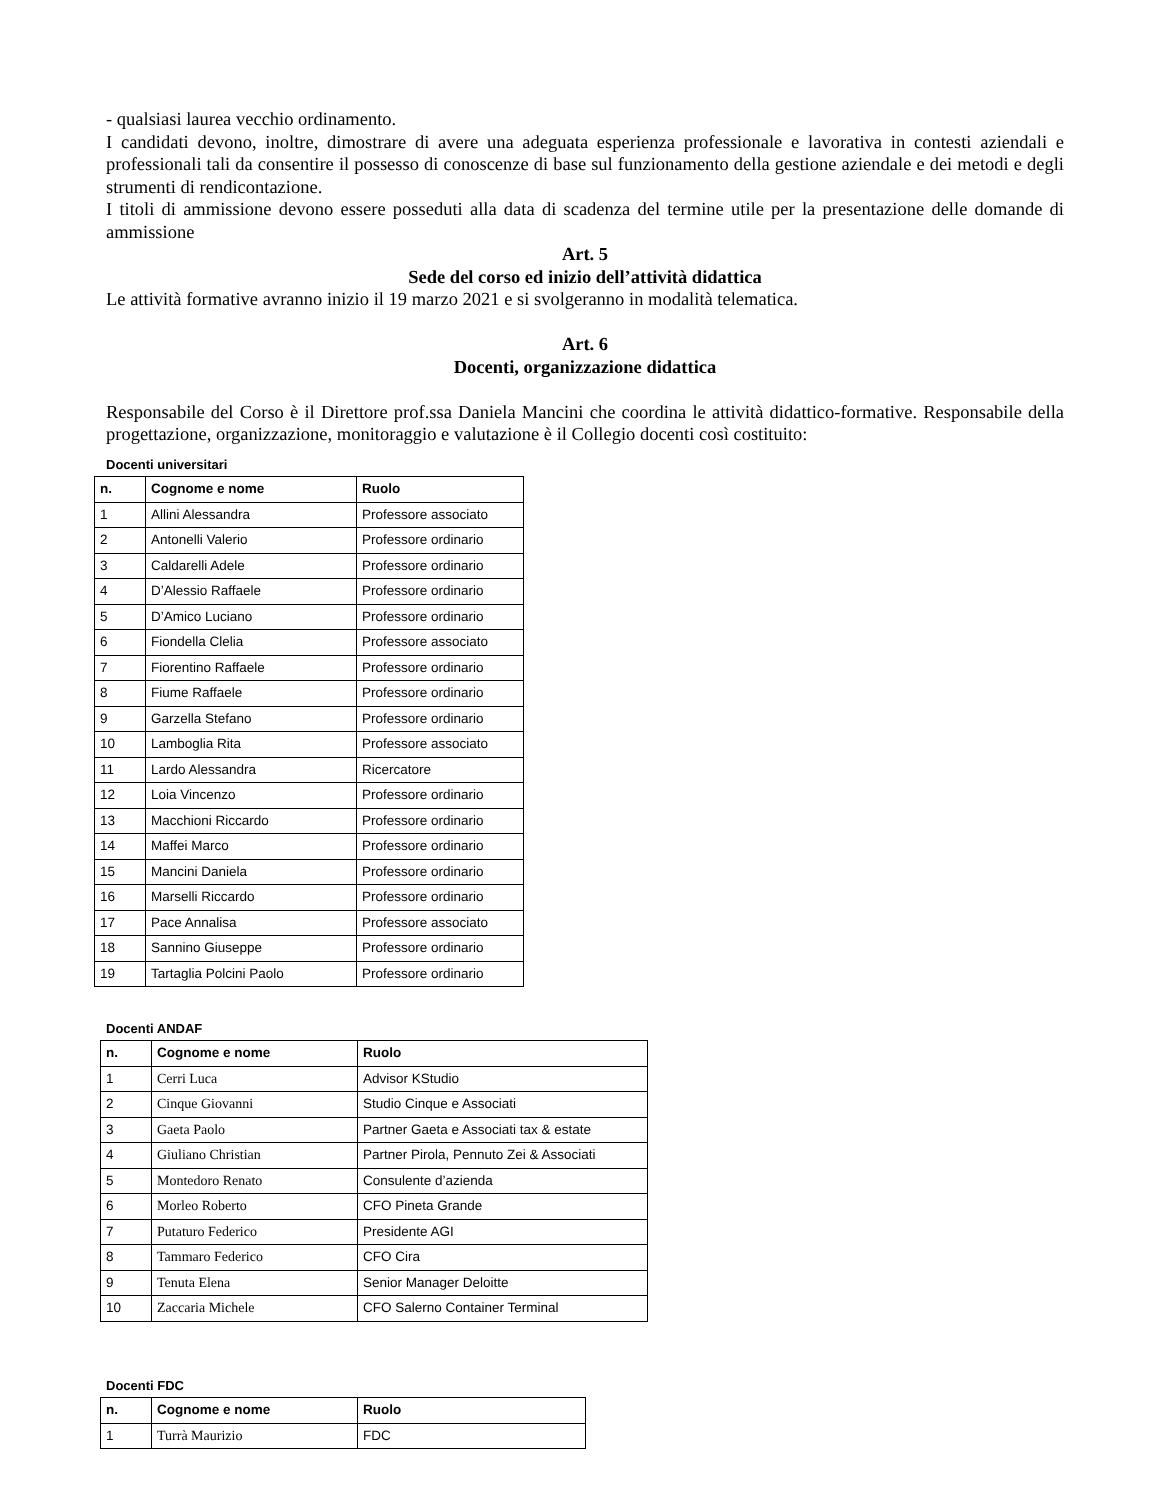- qualsiasi laurea vecchio ordinamento.
I candidati devono, inoltre, dimostrare di avere una adeguata esperienza professionale e lavorativa in contesti aziendali e professionali tali da consentire il possesso di conoscenze di base sul funzionamento della gestione aziendale e dei metodi e degli strumenti di rendicontazione.
I titoli di ammissione devono essere posseduti alla data di scadenza del termine utile per la presentazione delle domande di ammissione
Art. 5
Sede del corso ed inizio dell’attività didattica
Le attività formative avranno inizio il 19 marzo 2021 e si svolgeranno in modalità telematica.
Art. 6
Docenti, organizzazione didattica
Responsabile del Corso è il Direttore prof.ssa Daniela Mancini che coordina le attività didattico-formative. Responsabile della progettazione, organizzazione, monitoraggio e valutazione è il Collegio docenti così costituito:
Docenti universitari
| n. | Cognome e nome | Ruolo |
| --- | --- | --- |
| 1 | Allini Alessandra | Professore associato |
| 2 | Antonelli Valerio | Professore ordinario |
| 3 | Caldarelli Adele | Professore ordinario |
| 4 | D’Alessio Raffaele | Professore ordinario |
| 5 | D’Amico Luciano | Professore ordinario |
| 6 | Fiondella Clelia | Professore associato |
| 7 | Fiorentino Raffaele | Professore ordinario |
| 8 | Fiume Raffaele | Professore ordinario |
| 9 | Garzella Stefano | Professore ordinario |
| 10 | Lamboglia Rita | Professore associato |
| 11 | Lardo Alessandra | Ricercatore |
| 12 | Loia Vincenzo | Professore ordinario |
| 13 | Macchioni Riccardo | Professore ordinario |
| 14 | Maffei Marco | Professore ordinario |
| 15 | Mancini Daniela | Professore ordinario |
| 16 | Marselli Riccardo | Professore ordinario |
| 17 | Pace Annalisa | Professore associato |
| 18 | Sannino Giuseppe | Professore ordinario |
| 19 | Tartaglia Polcini Paolo | Professore ordinario |
Docenti ANDAF
| n. | Cognome e nome | Ruolo |
| --- | --- | --- |
| 1 | Cerri Luca | Advisor KStudio |
| 2 | Cinque Giovanni | Studio Cinque e Associati |
| 3 | Gaeta Paolo | Partner Gaeta e Associati tax & estate |
| 4 | Giuliano Christian | Partner Pirola, Pennuto Zei & Associati |
| 5 | Montedoro Renato | Consulente d’azienda |
| 6 | Morleo Roberto | CFO Pineta Grande |
| 7 | Putaturo Federico | Presidente AGI |
| 8 | Tammaro Federico | CFO Cira |
| 9 | Tenuta Elena | Senior Manager Deloitte |
| 10 | Zaccaria Michele | CFO Salerno Container Terminal |
Docenti FDC
| n. | Cognome e nome | Ruolo |
| --- | --- | --- |
| 1 | Turrà Maurizio | FDC |